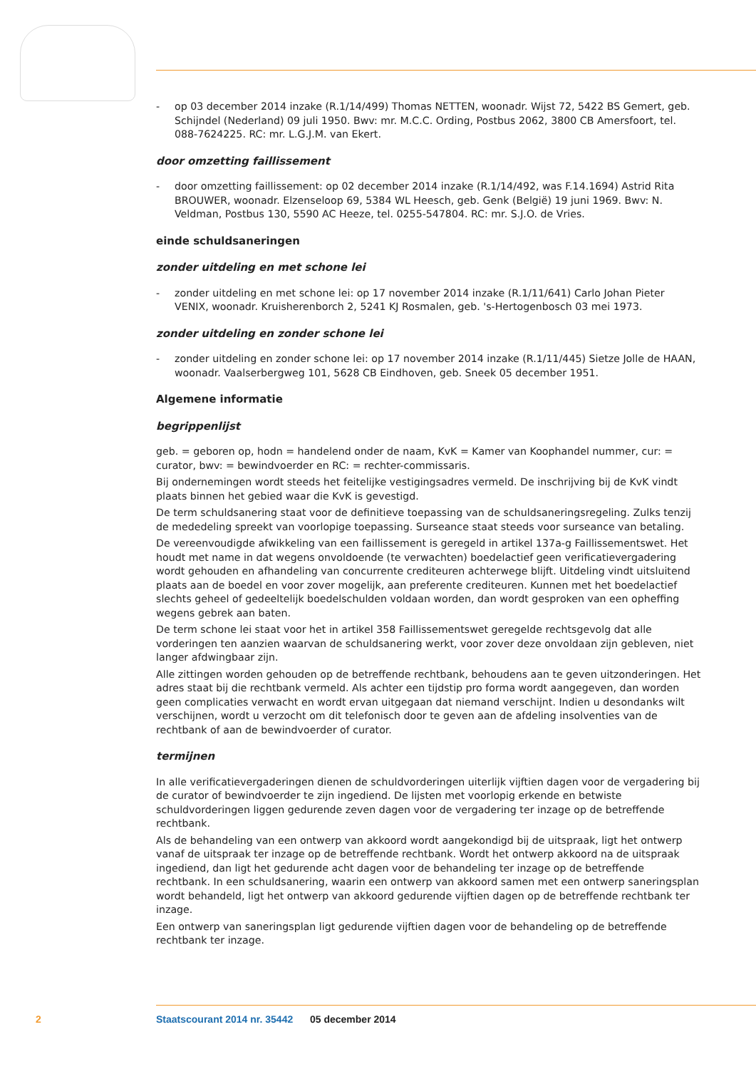- op 03 december 2014 inzake (R.1/14/499) Thomas NETTEN, woonadr. Wijst 72, 5422 BS Gemert, geb. Schijndel (Nederland) 09 juli 1950. Bwv: mr. M.C.C. Ording, Postbus 2062, 3800 CB Amersfoort, tel. 088-7624225. RC: mr. L.G.J.M. van Ekert.
door omzetting faillissement
- door omzetting faillissement: op 02 december 2014 inzake (R.1/14/492, was F.14.1694) Astrid Rita BROUWER, woonadr. Elzenseloop 69, 5384 WL Heesch, geb. Genk (België) 19 juni 1969. Bwv: N. Veldman, Postbus 130, 5590 AC Heeze, tel. 0255-547804. RC: mr. S.J.O. de Vries.
einde schuldsaneringen
zonder uitdeling en met schone lei
- zonder uitdeling en met schone lei: op 17 november 2014 inzake (R.1/11/641) Carlo Johan Pieter VENIX, woonadr. Kruisherenborch 2, 5241 KJ Rosmalen, geb. 's-Hertogenbosch 03 mei 1973.
zonder uitdeling en zonder schone lei
- zonder uitdeling en zonder schone lei: op 17 november 2014 inzake (R.1/11/445) Sietze Jolle de HAAN, woonadr. Vaalserbergweg 101, 5628 CB Eindhoven, geb. Sneek 05 december 1951.
Algemene informatie
begrippenlijst
geb. = geboren op, hodn = handelend onder de naam, KvK = Kamer van Koophandel nummer, cur: = curator, bwv: = bewindvoerder en RC: = rechter-commissaris.
Bij ondernemingen wordt steeds het feitelijke vestigingsadres vermeld. De inschrijving bij de KvK vindt plaats binnen het gebied waar die KvK is gevestigd.
De term schuldsanering staat voor de definitieve toepassing van de schuldsaneringsregeling. Zulks tenzij de mededeling spreekt van voorlopige toepassing. Surseance staat steeds voor surseance van betaling.
De vereenvoudigde afwikkeling van een faillissement is geregeld in artikel 137a-g Faillissementswet. Het houdt met name in dat wegens onvoldoende (te verwachten) boedelactief geen verificatievergadering wordt gehouden en afhandeling van concurrente crediteuren achterwege blijft. Uitdeling vindt uitsluitend plaats aan de boedel en voor zover mogelijk, aan preferente crediteuren. Kunnen met het boedelactief slechts geheel of gedeeltelijk boedelschulden voldaan worden, dan wordt gesproken van een opheffing wegens gebrek aan baten.
De term schone lei staat voor het in artikel 358 Faillissementswet geregelde rechtsgevolg dat alle vorderingen ten aanzien waarvan de schuldsanering werkt, voor zover deze onvoldaan zijn gebleven, niet langer afdwingbaar zijn.
Alle zittingen worden gehouden op de betreffende rechtbank, behoudens aan te geven uitzonderingen. Het adres staat bij die rechtbank vermeld. Als achter een tijdstip pro forma wordt aangegeven, dan worden geen complicaties verwacht en wordt ervan uitgegaan dat niemand verschijnt. Indien u desondanks wilt verschijnen, wordt u verzocht om dit telefonisch door te geven aan de afdeling insolventies van de rechtbank of aan de bewindvoerder of curator.
termijnen
In alle verificatievergaderingen dienen de schuldvorderingen uiterlijk vijftien dagen voor de vergadering bij de curator of bewindvoerder te zijn ingediend. De lijsten met voorlopig erkende en betwiste schuldvorderingen liggen gedurende zeven dagen voor de vergadering ter inzage op de betreffende rechtbank.
Als de behandeling van een ontwerp van akkoord wordt aangekondigd bij de uitspraak, ligt het ontwerp vanaf de uitspraak ter inzage op de betreffende rechtbank. Wordt het ontwerp akkoord na de uitspraak ingediend, dan ligt het gedurende acht dagen voor de behandeling ter inzage op de betreffende rechtbank. In een schuldsanering, waarin een ontwerp van akkoord samen met een ontwerp saneringsplan wordt behandeld, ligt het ontwerp van akkoord gedurende vijftien dagen op de betreffende rechtbank ter inzage.
Een ontwerp van saneringsplan ligt gedurende vijftien dagen voor de behandeling op de betreffende rechtbank ter inzage.
2 Staatscourant 2014 nr. 35442 05 december 2014